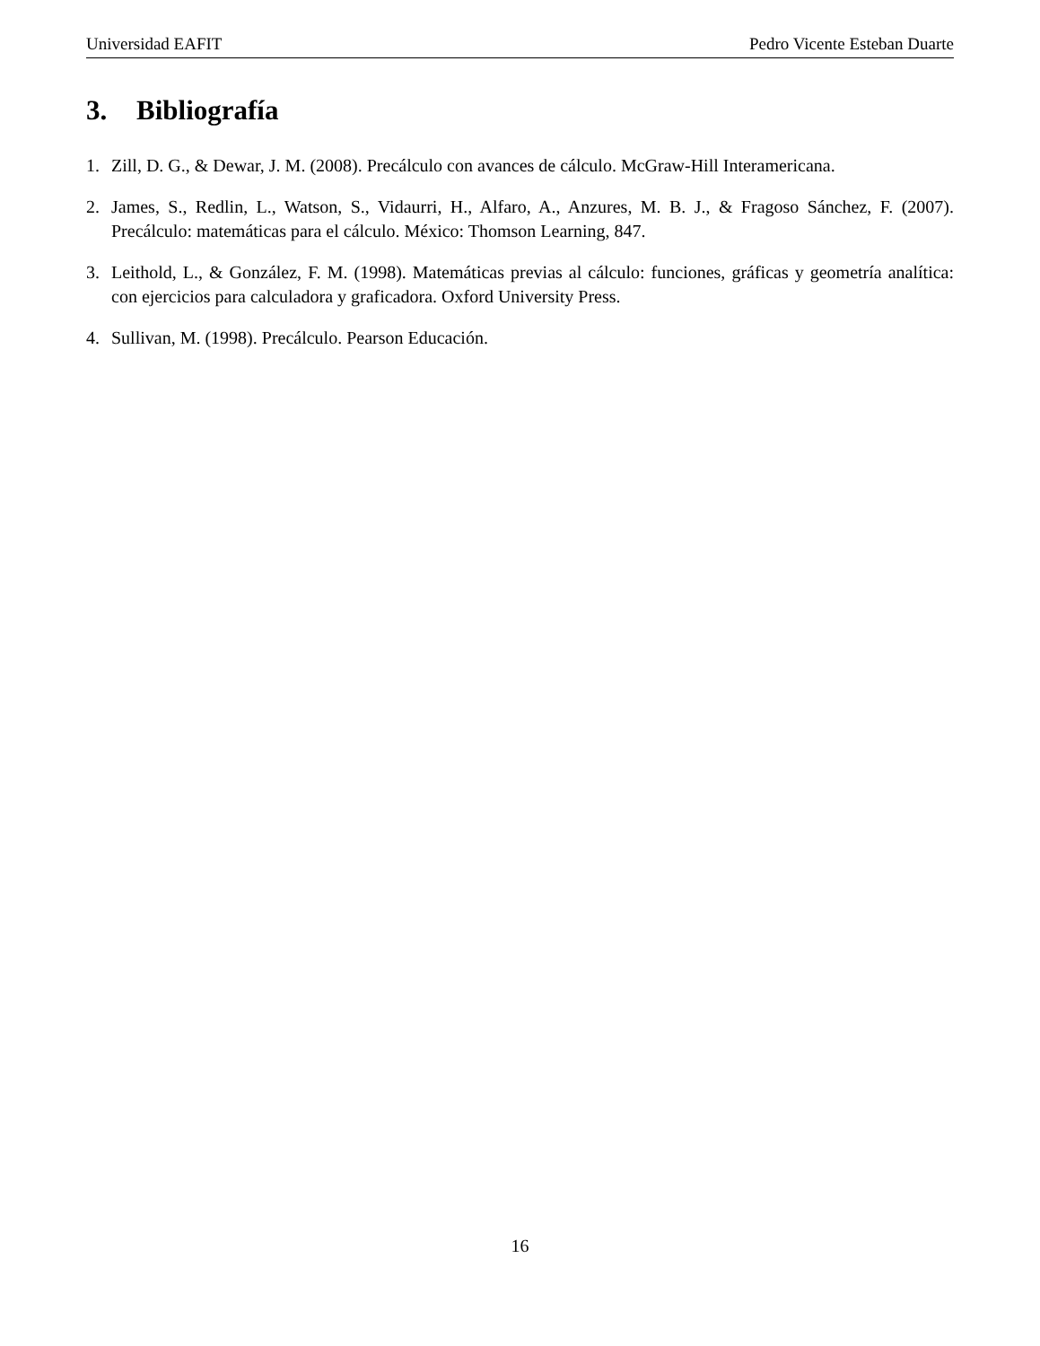Universidad EAFIT Pedro Vicente Esteban Duarte
3. Bibliografía
1. Zill, D. G., & Dewar, J. M. (2008). Precálculo con avances de cálculo. McGraw-Hill Interamericana.
2. James, S., Redlin, L., Watson, S., Vidaurri, H., Alfaro, A., Anzures, M. B. J., & Fragoso Sánchez, F. (2007). Precálculo: matemáticas para el cálculo. México: Thomson Learning, 847.
3. Leithold, L., & González, F. M. (1998). Matemáticas previas al cálculo: funciones, gráficas y geometría analítica: con ejercicios para calculadora y graficadora. Oxford University Press.
4. Sullivan, M. (1998). Precálculo. Pearson Educación.
16